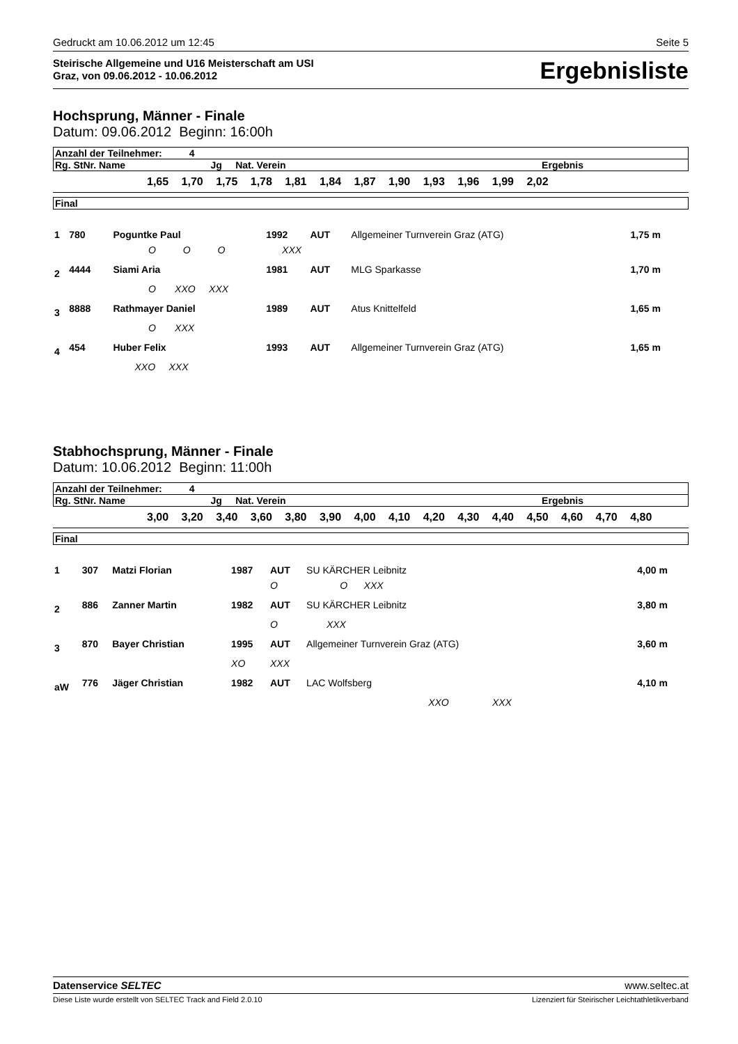Gedruckt am 10.06.2012 um 12:45 Seite 5
Steirische Allgemeine und U16 Meisterschaft am USI
Graz, von 09.06.2012 - 10.06.2012
Ergebnisliste
Hochsprung, Männer - Finale
Datum: 09.06.2012 Beginn: 16:00h
| Anzahl der Teilnehmer: 4 | | |
| Rg. StNr. Name | Jg Nat. Verein | Ergebnis |
1,65 1,70 1,75 1,78 1,81 1,84 1,87 1,90 1,93 1,96 1,99 2,02
| Final |
| 1 | 780 | Poguntke Paul | 1992 | AUT | Allgemeiner Turnverein Graz (ATG) | 1,75 m |
| | | O O O XXX | | | | |
| 2 | 4444 | Siami Aria | 1981 | AUT | MLG Sparkasse | 1,70 m |
| | | O XXO XXX | | | | |
| 3 | 8888 | Rathmayer Daniel | 1989 | AUT | Atus Knittelfeld | 1,65 m |
| | | O XXX | | | | |
| 4 | 454 | Huber Felix | 1993 | AUT | Allgemeiner Turnverein Graz (ATG) | 1,65 m |
| | | XXO XXX | | | | |
Stabhochsprung, Männer - Finale
Datum: 10.06.2012 Beginn: 11:00h
| Anzahl der Teilnehmer: 4 | | |
| Rg. StNr. Name | Jg Nat. Verein | Ergebnis |
3,00 3,20 3,40 3,60 3,80 3,90 4,00 4,10 4,20 4,30 4,40 4,50 4,60 4,70 4,80
| Final |
| 1 | 307 | Matzi Florian | 1987 | AUT | SU KÄRCHER Leibnitz | 4,00 m |
| | | | | O O XXX | | |
| 2 | 886 | Zanner Martin | 1982 | AUT | SU KÄRCHER Leibnitz | 3,80 m |
| | | | | O XXX | | |
| 3 | 870 | Bayer Christian | 1995 | AUT | Allgemeiner Turnverein Graz (ATG) | 3,60 m |
| | | | XO | XXX | | |
| aW | 776 | Jäger Christian | 1982 | AUT | LAC Wolfsberg | 4,10 m |
| | | | | | XXO XXX | |
Datenservice SELTEC www.seltec.at
Diese Liste wurde erstellt von SELTEC Track and Field 2.0.10 Lizenziert für Steirischer Leichtathletikverband